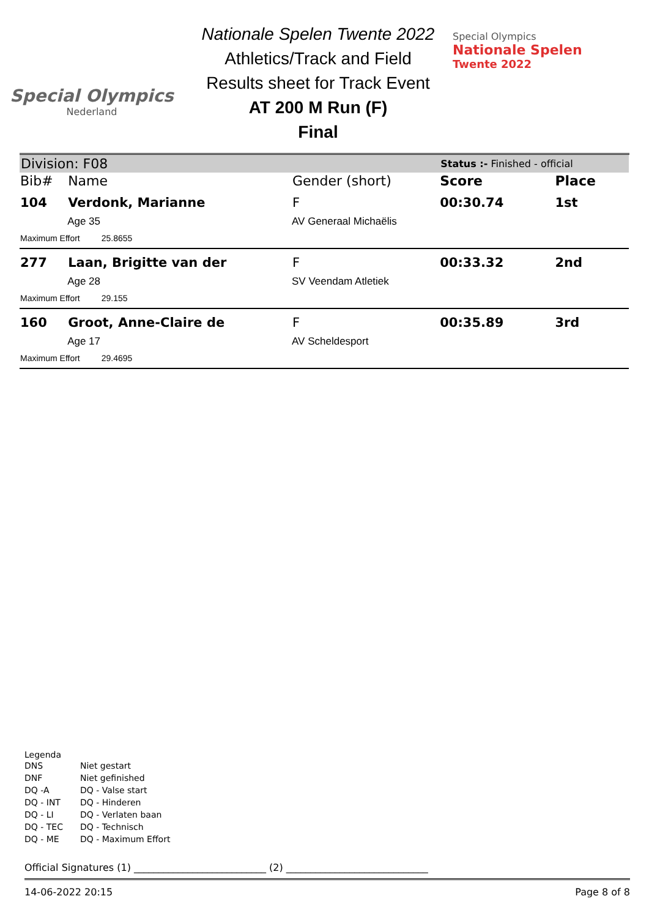Special Olympics
Nederland
Nationale Spelen Twente 2022
Athletics/Track and Field
Results sheet for Track Event
AT 200 M Run (F)
Final
Special Olympics
Nationale Spelen
Twente 2022
| Division: F08 | | | Status :- Finished - official | |
| Bib# | Name | Gender (short) | Score | Place |
| 104 | Verdonk, Marianne | F | 00:30.74 | 1st |
| | Age 35 | AV Generaal Michaëlis | | |
| Maximum Effort 25.8655 | | | | |
| 277 | Laan, Brigitte van der | F | 00:33.32 | 2nd |
| | Age 28 | SV Veendam Atletiek | | |
| Maximum Effort 29.155 | | | | |
| 160 | Groot, Anne-Claire de | F | 00:35.89 | 3rd |
| | Age 17 | AV Scheldesport | | |
| Maximum Effort 29.4695 | | | | |
Legenda
| DNS | Niet gestart |
| DNF | Niet gefinished |
| DQ -A | DQ - Valse start |
| DQ - INT | DQ - Hinderen |
| DQ - LI | DQ - Verlaten baan |
| DQ - TEC | DQ - Technisch |
| DQ - ME | DQ - Maximum Effort |
Official Signatures (1) ___________________________ (2) _____________________________
14-06-2022 20:15 Page 8 of 8